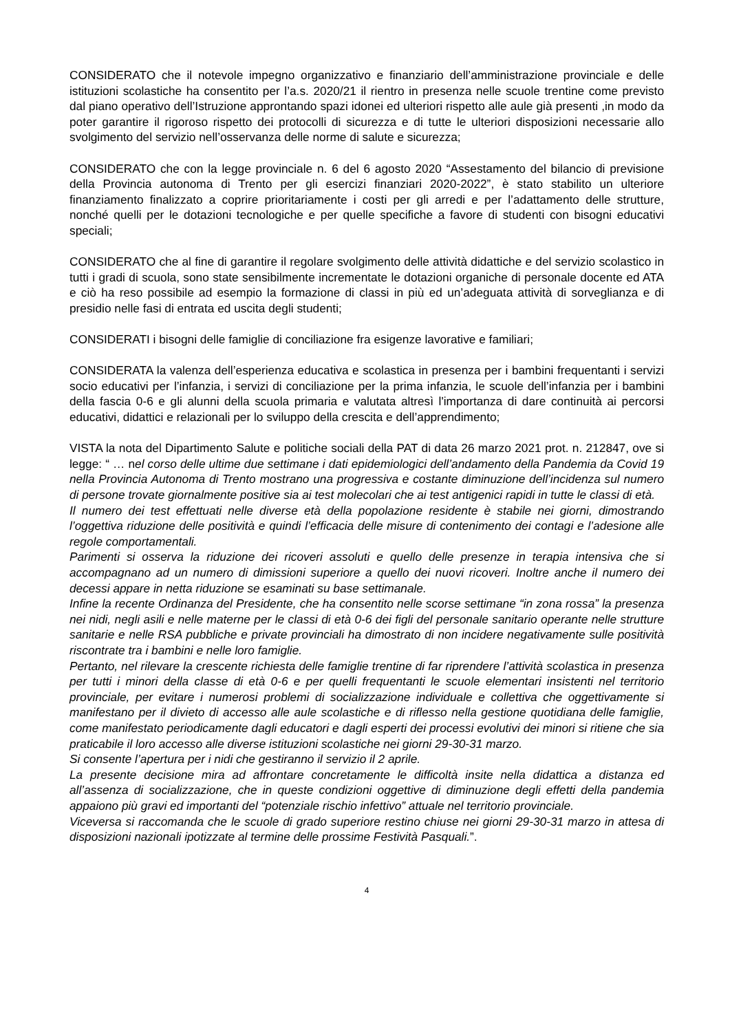CONSIDERATO che il notevole impegno organizzativo e finanziario dell’amministrazione provinciale e delle istituzioni scolastiche ha consentito per l’a.s. 2020/21 il rientro in presenza nelle scuole trentine come previsto dal piano operativo dell’Istruzione approntando spazi idonei ed ulteriori rispetto alle aule già presenti ,in modo da poter garantire il rigoroso rispetto dei protocolli di sicurezza e di tutte le ulteriori disposizioni necessarie allo svolgimento del servizio nell’osservanza delle norme di salute e sicurezza;
CONSIDERATO che con la legge provinciale n. 6 del 6 agosto 2020 “Assestamento del bilancio di previsione della Provincia autonoma di Trento per gli esercizi finanziari 2020-2022”, è stato stabilito un ulteriore finanziamento finalizzato a coprire prioritariamente i costi per gli arredi e per l’adattamento delle strutture, nonché quelli per le dotazioni tecnologiche e per quelle specifiche a favore di studenti con bisogni educativi speciali;
CONSIDERATO che al fine di garantire il regolare svolgimento delle attività didattiche e del servizio scolastico in tutti i gradi di scuola, sono state sensibilmente incrementate le dotazioni organiche di personale docente ed ATA e ciò ha reso possibile ad esempio la formazione di classi in più ed un’adeguata attività di sorveglianza e di presidio nelle fasi di entrata ed uscita degli studenti;
CONSIDERATI i bisogni delle famiglie di conciliazione fra esigenze lavorative e familiari;
CONSIDERATA la valenza dell’esperienza educativa e scolastica in presenza per i bambini frequentanti i servizi socio educativi per l’infanzia, i servizi di conciliazione per la prima infanzia, le scuole dell’infanzia per i bambini della fascia 0-6 e gli alunni della scuola primaria e valutata altresì l'importanza di dare continuità ai percorsi educativi, didattici e relazionali per lo sviluppo della crescita e dell’apprendimento;
VISTA la nota del Dipartimento Salute e politiche sociali della PAT di data 26 marzo 2021 prot. n. 212847, ove si legge: “ … nel corso delle ultime due settimane i dati epidemiologici dell’andamento della Pandemia da Covid 19 nella Provincia Autonoma di Trento mostrano una progressiva e costante diminuzione dell’incidenza sul numero di persone trovate giornalmente positive sia ai test molecolari che ai test antigenici rapidi in tutte le classi di età.
Il numero dei test effettuati nelle diverse età della popolazione residente è stabile nei giorni, dimostrando l’oggettiva riduzione delle positività e quindi l’efficacia delle misure di contenimento dei contagi e l’adesione alle regole comportamentali.
Parimenti si osserva la riduzione dei ricoveri assoluti e quello delle presenze in terapia intensiva che si accompagnano ad un numero di dimissioni superiore a quello dei nuovi ricoveri. Inoltre anche il numero dei decessi appare in netta riduzione se esaminati su base settimanale.
Infine la recente Ordinanza del Presidente, che ha consentito nelle scorse settimane “in zona rossa” la presenza nei nidi, negli asili e nelle materne per le classi di età 0-6 dei figli del personale sanitario operante nelle strutture sanitarie e nelle RSA pubbliche e private provinciali ha dimostrato di non incidere negativamente sulle positività riscontrate tra i bambini e nelle loro famiglie.
Pertanto, nel rilevare la crescente richiesta delle famiglie trentine di far riprendere l’attività scolastica in presenza per tutti i minori della classe di età 0-6 e per quelli frequentanti le scuole elementari insistenti nel territorio provinciale, per evitare i numerosi problemi di socializzazione individuale e collettiva che oggettivamente si manifestano per il divieto di accesso alle aule scolastiche e di riflesso nella gestione quotidiana delle famiglie, come manifestato periodicamente dagli educatori e dagli esperti dei processi evolutivi dei minori si ritiene che sia praticabile il loro accesso alle diverse istituzioni scolastiche nei giorni 29-30-31 marzo.
Si consente l’apertura per i nidi che gestiranno il servizio il 2 aprile.
La presente decisione mira ad affrontare concretamente le difficoltà insite nella didattica a distanza ed all’assenza di socializzazione, che in queste condizioni oggettive di diminuzione degli effetti della pandemia appaiono più gravi ed importanti del “potenziale rischio infettivo” attuale nel territorio provinciale.
Viceversa si raccomanda che le scuole di grado superiore restino chiuse nei giorni 29-30-31 marzo in attesa di disposizioni nazionali ipotizzate al termine delle prossime Festività Pasquali.”.
4